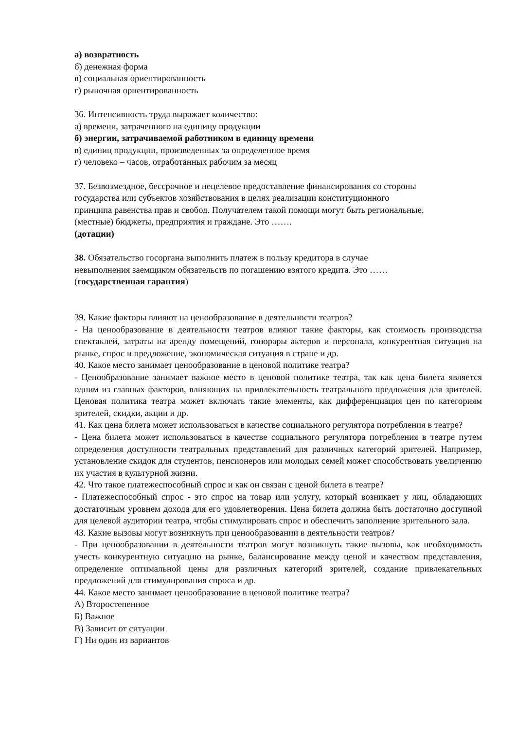а) возвратность
б) денежная форма
в) социальная ориентированность
г) рыночная ориентированность
36. Интенсивность труда выражает количество:
а) времени, затраченного на единицу продукции
б) энергии, затрачиваемой работником в единицу времени
в) единиц продукции, произведенных за определенное время
г) человеко – часов, отработанных рабочим за месяц
37. Безвозмездное, бессрочное и нецелевое предоставление финансирования со стороны
государства или субъектов хозяйствования в целях реализации конституционного
принципа равенства прав и свобод. Получателем такой помощи могут быть региональные,
(местные) бюджеты, предприятия и граждане. Это …….
(дотации)
38. Обязательство госоргана выполнить платеж в пользу кредитора в случае
невыполнения заемщиком обязательств по погашению взятого кредита. Это ……
(государственная гарантия)
39. Какие факторы влияют на ценообразование в деятельности театров?
- На ценообразование в деятельности театров влияют такие факторы, как стоимость производства спектаклей, затраты на аренду помещений, гонорары актеров и персонала, конкурентная ситуация на рынке, спрос и предложение, экономическая ситуация в стране и др.
40. Какое место занимает ценообразование в ценовой политике театра?
- Ценообразование занимает важное место в ценовой политике театра, так как цена билета является одним из главных факторов, влияющих на привлекательность театрального предложения для зрителей. Ценовая политика театра может включать такие элементы, как дифференциация цен по категориям зрителей, скидки, акции и др.
41. Как цена билета может использоваться в качестве социального регулятора потребления в театре?
- Цена билета может использоваться в качестве социального регулятора потребления в театре путем определения доступности театральных представлений для различных категорий зрителей. Например, установление скидок для студентов, пенсионеров или молодых семей может способствовать увеличению их участия в культурной жизни.
42. Что такое платежеспособный спрос и как он связан с ценой билета в театре?
- Платежеспособный спрос - это спрос на товар или услугу, который возникает у лиц, обладающих достаточным уровнем дохода для его удовлетворения. Цена билета должна быть достаточно доступной для целевой аудитории театра, чтобы стимулировать спрос и обеспечить заполнение зрительного зала.
43. Какие вызовы могут возникнуть при ценообразовании в деятельности театров?
- При ценообразовании в деятельности театров могут возникнуть такие вызовы, как необходимость учесть конкурентную ситуацию на рынке, балансирование между ценой и качеством представления, определение оптимальной цены для различных категорий зрителей, создание привлекательных предложений для стимулирования спроса и др.
44. Какое место занимает ценообразование в ценовой политике театра?
А) Второстепенное
Б) Важное
В) Зависит от ситуации
Г) Ни один из вариантов